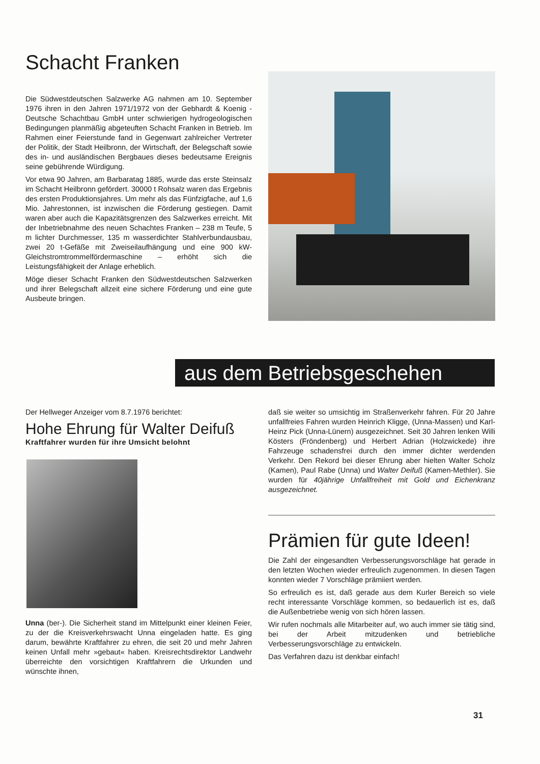Schacht Franken
Die Südwestdeutschen Salzwerke AG nahmen am 10. September 1976 ihren in den Jahren 1971/1972 von der Gebhardt & Koenig - Deutsche Schachtbau GmbH unter schwierigen hydrogeologischen Bedingungen planmäßig abgeteuften Schacht Franken in Betrieb. Im Rahmen einer Feierstunde fand in Gegenwart zahlreicher Vertreter der Politik, der Stadt Heilbronn, der Wirtschaft, der Belegschaft sowie des in- und ausländischen Bergbaues dieses bedeutsame Ereignis seine gebührende Würdigung.
Vor etwa 90 Jahren, am Barbaratag 1885, wurde das erste Steinsalz im Schacht Heilbronn gefördert. 30000 t Rohsalz waren das Ergebnis des ersten Produktionsjahres. Um mehr als das Fünfzigfache, auf 1,6 Mio. Jahrestonnen, ist inzwischen die Förderung gestiegen. Damit waren aber auch die Kapazitätsgrenzen des Salzwerkes erreicht. Mit der Inbetriebnahme des neuen Schachtes Franken – 238 m Teufe, 5 m lichter Durchmesser, 135 m wasserdichter Stahlverbundausbau, zwei 20 t-Gefäße mit Zweiseilaufhängung und eine 900 kW-Gleichstromtrommelfördermaschine – erhöht sich die Leistungsfähigkeit der Anlage erheblich.
Möge dieser Schacht Franken den Südwestdeutschen Salzwerken und ihrer Belegschaft allzeit eine sichere Förderung und eine gute Ausbeute bringen.
aus dem Betriebsgeschehen
Der Hellweger Anzeiger vom 8.7.1976 berichtet:
Hohe Ehrung für Walter Deifuß
Kraftfahrer wurden für ihre Umsicht belohnt
Unna (ber-). Die Sicherheit stand im Mittelpunkt einer kleinen Feier, zu der die Kreisverkehrswacht Unna eingeladen hatte. Es ging darum, bewährte Kraftfahrer zu ehren, die seit 20 und mehr Jahren keinen Unfall mehr »gebaut« haben. Kreisrechtsdirektor Landwehr überreichte den vorsichtigen Kraftfahrern die Urkunden und wünschte ihnen,
daß sie weiter so umsichtig im Straßenverkehr fahren. Für 20 Jahre unfallfreies Fahren wurden Heinrich Kligge, (Unna-Massen) und Karl-Heinz Pick (Unna-Lünern) ausgezeichnet. Seit 30 Jahren lenken Willi Kösters (Fröndenberg) und Herbert Adrian (Holzwickede) ihre Fahrzeuge schadensfrei durch den immer dichter werdenden Verkehr. Den Rekord bei dieser Ehrung aber hielten Walter Scholz (Kamen), Paul Rabe (Unna) und Walter Deifuß (Kamen-Methler). Sie wurden für 40jährige Unfallfreiheit mit Gold und Eichenkranz ausgezeichnet.
Prämien für gute Ideen!
Die Zahl der eingesandten Verbesserungsvorschläge hat gerade in den letzten Wochen wieder erfreulich zugenommen. In diesen Tagen konnten wieder 7 Vorschläge prämiiert werden.
So erfreulich es ist, daß gerade aus dem Kurler Bereich so viele recht interessante Vorschläge kommen, so bedauerlich ist es, daß die Außenbetriebe wenig von sich hören lassen.
Wir rufen nochmals alle Mitarbeiter auf, wo auch immer sie tätig sind, bei der Arbeit mitzudenken und betriebliche Verbesserungsvorschläge zu entwickeln.
Das Verfahren dazu ist denkbar einfach!
31